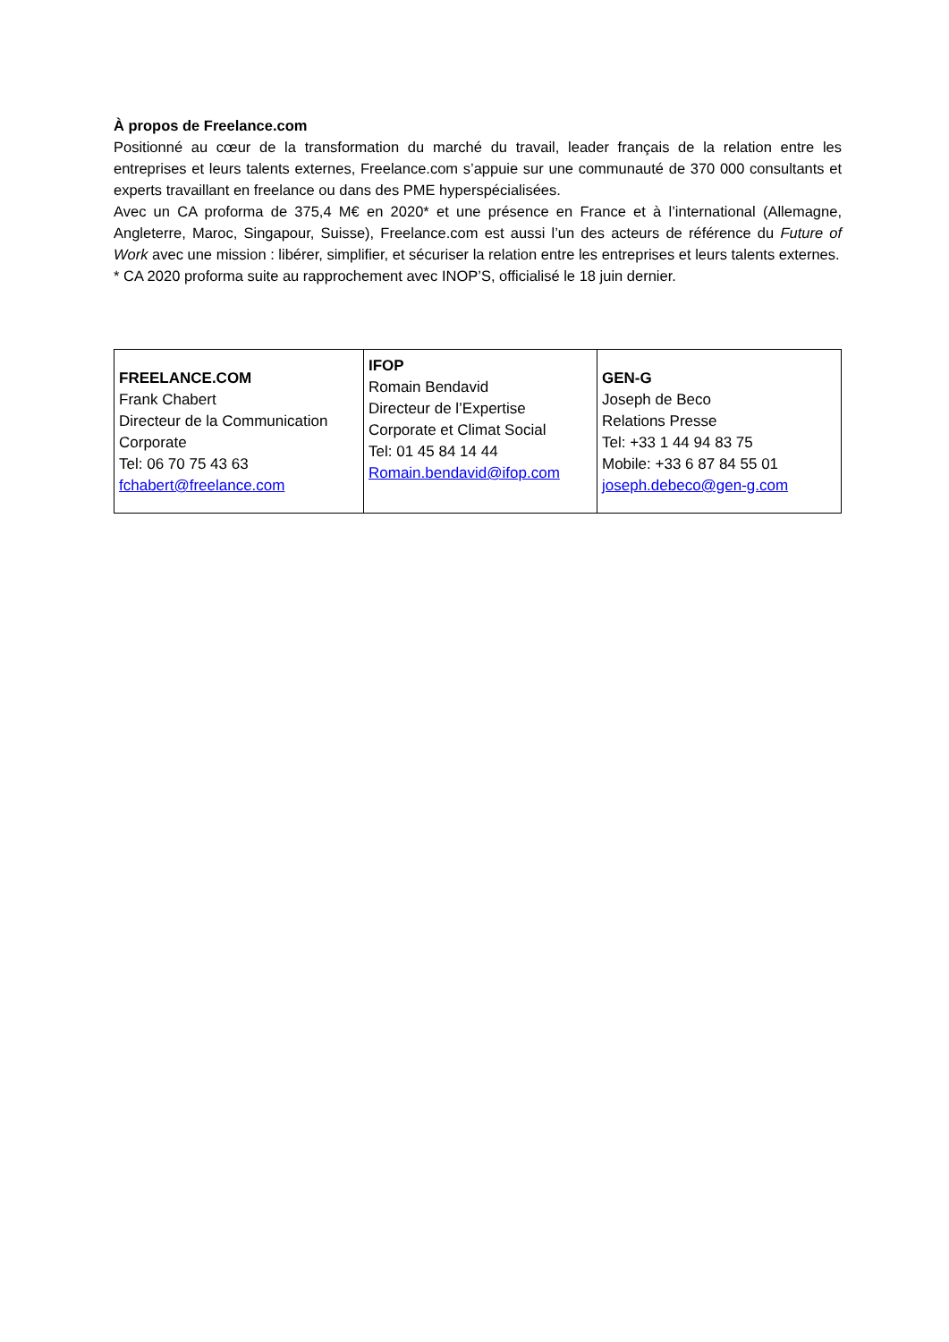À propos de Freelance.com
Positionné au cœur de la transformation du marché du travail, leader français de la relation entre les entreprises et leurs talents externes, Freelance.com s’appuie sur une communauté de 370 000 consultants et experts travaillant en freelance ou dans des PME hyperspécialisées.
Avec un CA proforma de 375,4 M€ en 2020* et une présence en France et à l’international (Allemagne, Angleterre, Maroc, Singapour, Suisse), Freelance.com est aussi l’un des acteurs de référence du Future of Work avec une mission : libérer, simplifier, et sécuriser la relation entre les entreprises et leurs talents externes.
* CA 2020 proforma suite au rapprochement avec INOP’S, officialisé le 18 juin dernier.
| FREELANCE.COM Frank Chabert Directeur de la Communication Corporate Tel: 06 70 75 43 63 fchabert@freelance.com | IFOP Romain Bendavid Directeur de l’Expertise Corporate et Climat Social Tel: 01 45 84 14 44 Romain.bendavid@ifop.com | GEN-G Joseph de Beco Relations Presse Tel: +33 1 44 94 83 75 Mobile: +33 6 87 84 55 01 joseph.debeco@gen-g.com |